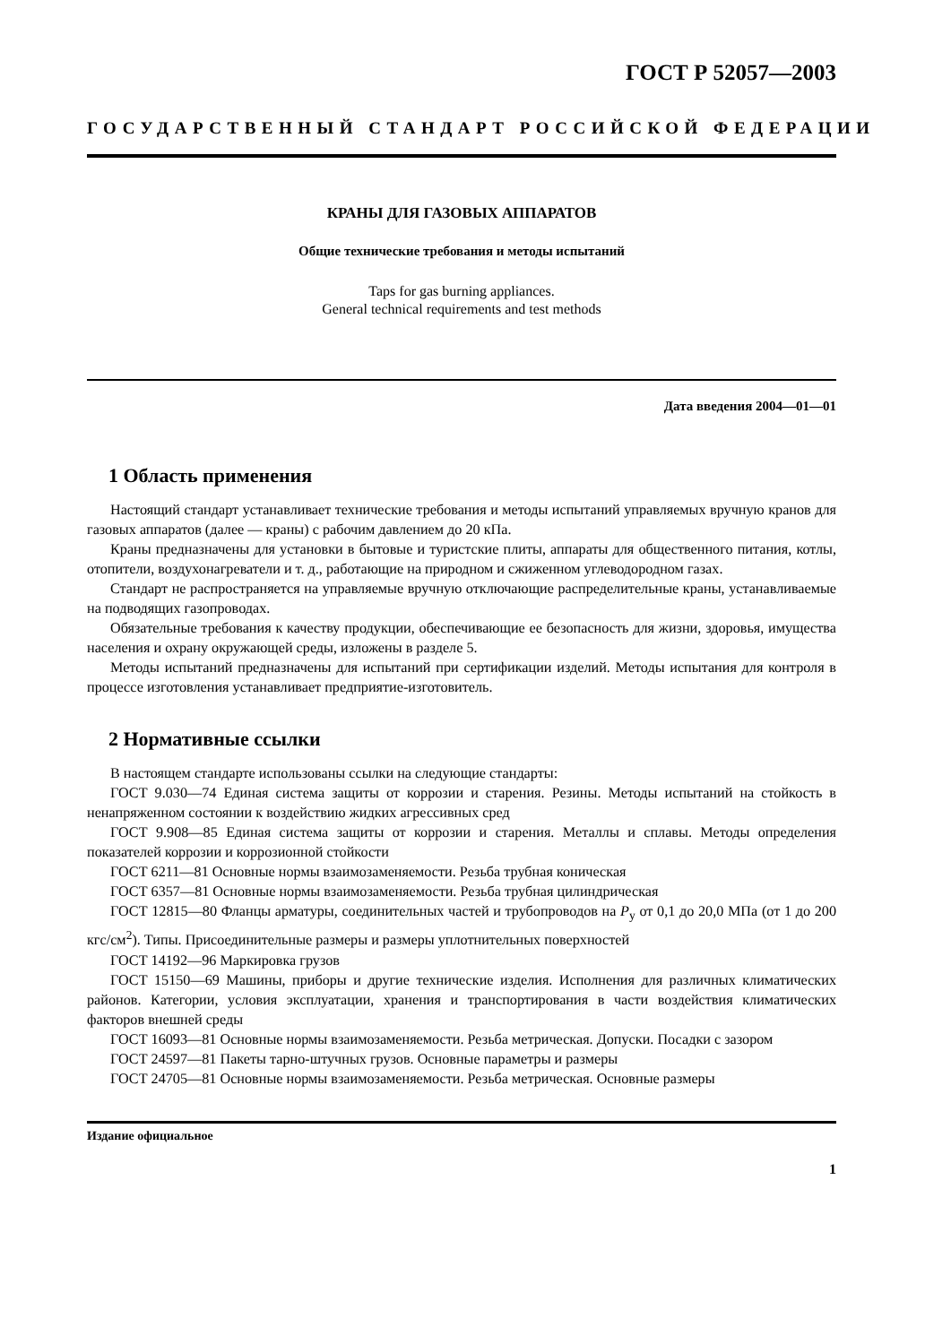ГОСТ Р 52057—2003
ГОСУДАРСТВЕННЫЙ СТАНДАРТ РОССИЙСКОЙ ФЕДЕРАЦИИ
КРАНЫ ДЛЯ ГАЗОВЫХ АППАРАТОВ
Общие технические требования и методы испытаний
Taps for gas burning appliances.
General technical requirements and test methods
Дата введения 2004—01—01
1 Область применения
Настоящий стандарт устанавливает технические требования и методы испытаний управляемых вручную кранов для газовых аппаратов (далее — краны) с рабочим давлением до 20 кПа.
Краны предназначены для установки в бытовые и туристские плиты, аппараты для общественного питания, котлы, отопители, воздухонагреватели и т. д., работающие на природном и сжиженном углеводородном газах.
Стандарт не распространяется на управляемые вручную отключающие распределительные краны, устанавливаемые на подводящих газопроводах.
Обязательные требования к качеству продукции, обеспечивающие ее безопасность для жизни, здоровья, имущества населения и охрану окружающей среды, изложены в разделе 5.
Методы испытаний предназначены для испытаний при сертификации изделий. Методы испытания для контроля в процессе изготовления устанавливает предприятие-изготовитель.
2 Нормативные ссылки
В настоящем стандарте использованы ссылки на следующие стандарты:
ГОСТ 9.030—74 Единая система защиты от коррозии и старения. Резины. Методы испытаний на стойкость в ненапряженном состоянии к воздействию жидких агрессивных сред
ГОСТ 9.908—85 Единая система защиты от коррозии и старения. Металлы и сплавы. Методы определения показателей коррозии и коррозионной стойкости
ГОСТ 6211—81 Основные нормы взаимозаменяемости. Резьба трубная коническая
ГОСТ 6357—81 Основные нормы взаимозаменяемости. Резьба трубная цилиндрическая
ГОСТ 12815—80 Фланцы арматуры, соединительных частей и трубопроводов на P<sub>y</sub> от 0,1 до 20,0 МПа (от 1 до 200 кгс/см<sup>2</sup>). Типы. Присоединительные размеры и размеры уплотнительных поверхностей
ГОСТ 14192—96 Маркировка грузов
ГОСТ 15150—69 Машины, приборы и другие технические изделия. Исполнения для различных климатических районов. Категории, условия эксплуатации, хранения и транспортирования в части воздействия климатических факторов внешней среды
ГОСТ 16093—81 Основные нормы взаимозаменяемости. Резьба метрическая. Допуски. Посадки с зазором
ГОСТ 24597—81 Пакеты тарно-штучных грузов. Основные параметры и размеры
ГОСТ 24705—81 Основные нормы взаимозаменяемости. Резьба метрическая. Основные размеры
Издание официальное
1